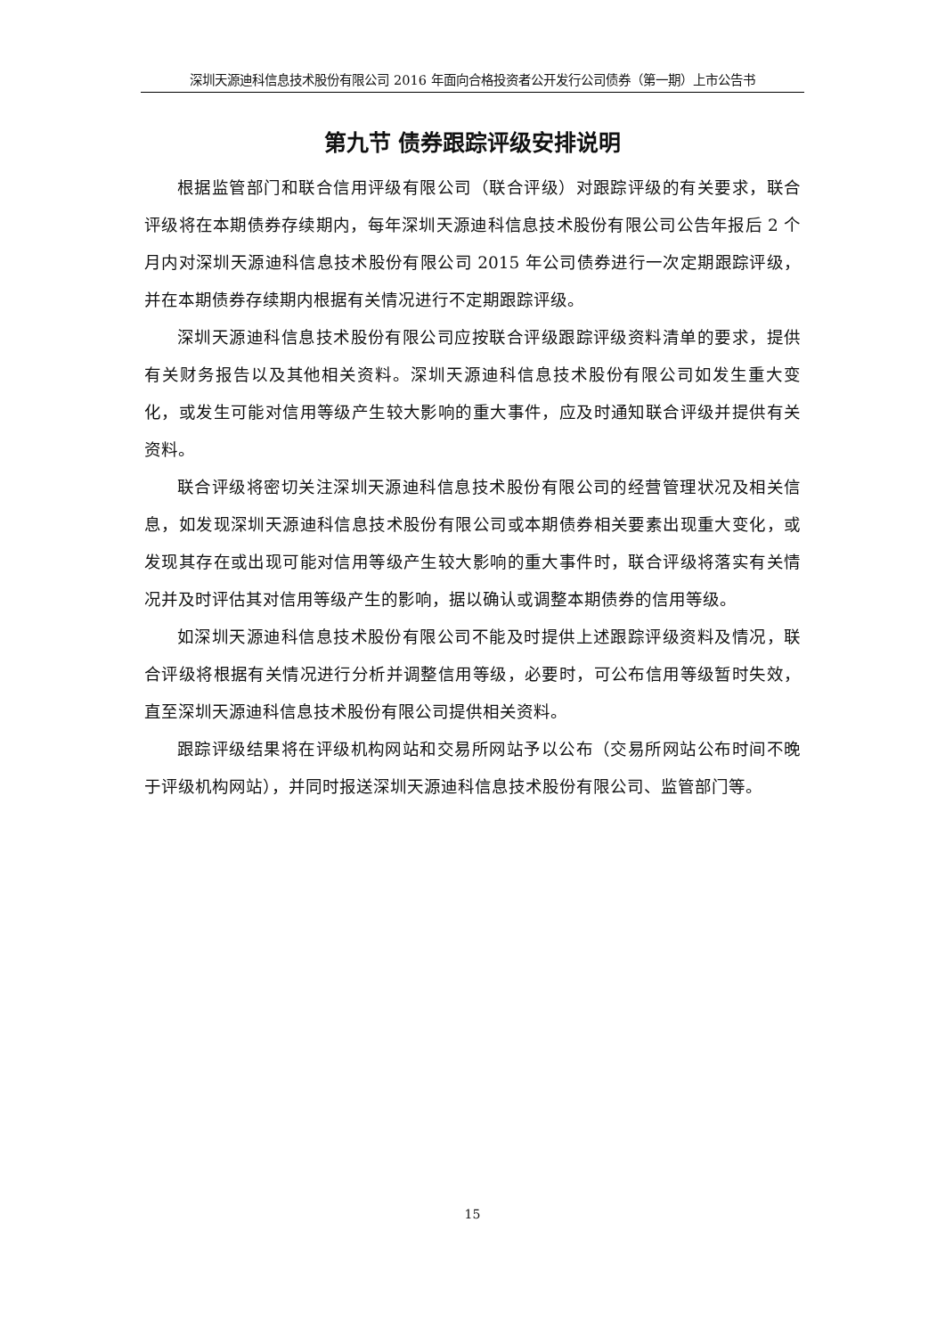深圳天源迪科信息技术股份有限公司 2016 年面向合格投资者公开发行公司债券（第一期）上市公告书
第九节 债券跟踪评级安排说明
根据监管部门和联合信用评级有限公司（联合评级）对跟踪评级的有关要求，联合评级将在本期债券存续期内，每年深圳天源迪科信息技术股份有限公司公告年报后 2 个月内对深圳天源迪科信息技术股份有限公司 2015 年公司债券进行一次定期跟踪评级，并在本期债券存续期内根据有关情况进行不定期跟踪评级。
深圳天源迪科信息技术股份有限公司应按联合评级跟踪评级资料清单的要求，提供有关财务报告以及其他相关资料。深圳天源迪科信息技术股份有限公司如发生重大变化，或发生可能对信用等级产生较大影响的重大事件，应及时通知联合评级并提供有关资料。
联合评级将密切关注深圳天源迪科信息技术股份有限公司的经营管理状况及相关信息，如发现深圳天源迪科信息技术股份有限公司或本期债券相关要素出现重大变化，或发现其存在或出现可能对信用等级产生较大影响的重大事件时，联合评级将落实有关情况并及时评估其对信用等级产生的影响，据以确认或调整本期债券的信用等级。
如深圳天源迪科信息技术股份有限公司不能及时提供上述跟踪评级资料及情况，联合评级将根据有关情况进行分析并调整信用等级，必要时，可公布信用等级暂时失效，直至深圳天源迪科信息技术股份有限公司提供相关资料。
跟踪评级结果将在评级机构网站和交易所网站予以公布（交易所网站公布时间不晚于评级机构网站），并同时报送深圳天源迪科信息技术股份有限公司、监管部门等。
15